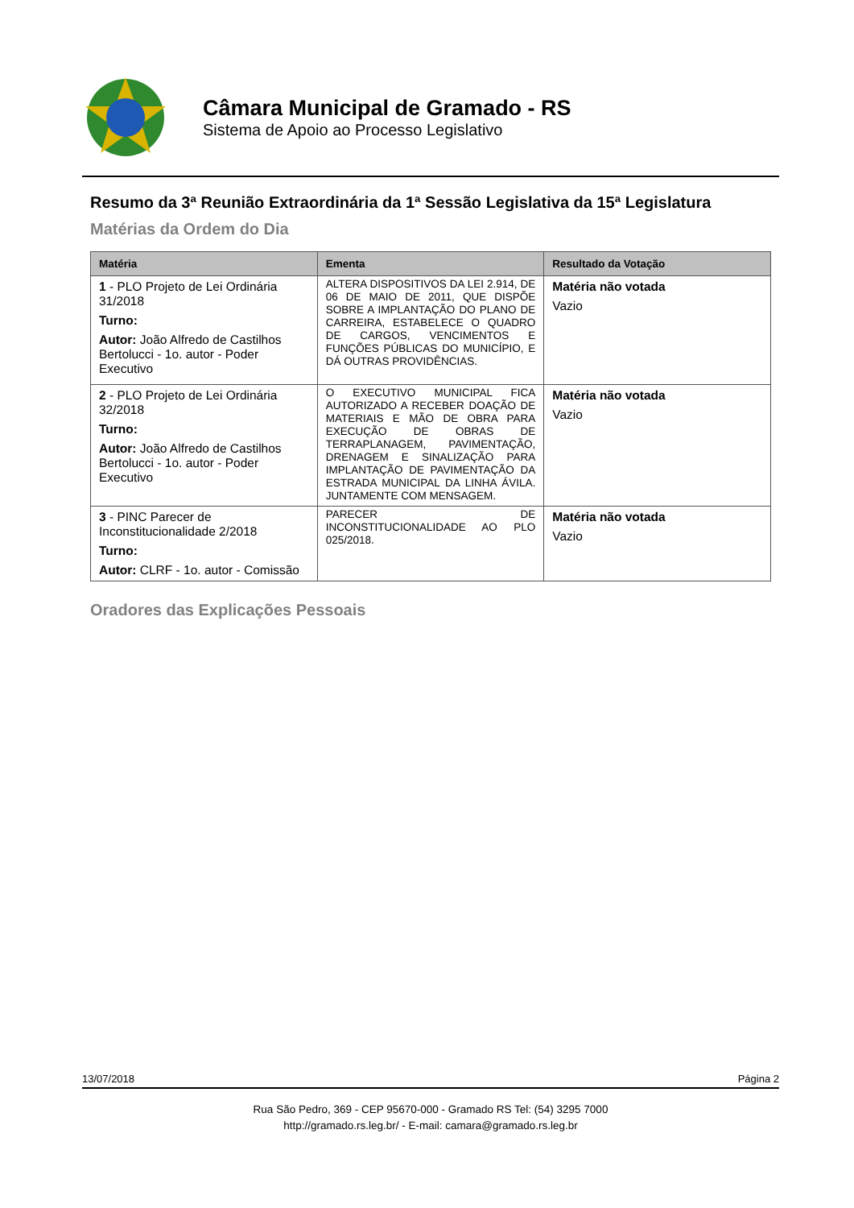Câmara Municipal de Gramado - RS
Sistema de Apoio ao Processo Legislativo
Resumo da 3ª Reunião Extraordinária da 1ª Sessão Legislativa da 15ª Legislatura
Matérias da Ordem do Dia
| Matéria | Ementa | Resultado da Votação |
| --- | --- | --- |
| 1 - PLO Projeto de Lei Ordinária 31/2018 Turno: Autor: João Alfredo de Castilhos Bertolucci - 1o. autor - Poder Executivo | ALTERA DISPOSITIVOS DA LEI 2.914, DE 06 DE MAIO DE 2011, QUE DISPÕE SOBRE A IMPLANTAÇÃO DO PLANO DE CARREIRA, ESTABELECE O QUADRO DE CARGOS, VENCIMENTOS E FUNÇÕES PÚBLICAS DO MUNICÍPIO, E DÁ OUTRAS PROVIDÊNCIAS. | Matéria não votada Vazio |
| 2 - PLO Projeto de Lei Ordinária 32/2018 Turno: Autor: João Alfredo de Castilhos Bertolucci - 1o. autor - Poder Executivo | O EXECUTIVO MUNICIPAL FICA AUTORIZADO A RECEBER DOAÇÃO DE MATERIAIS E MÃO DE OBRA PARA EXECUÇÃO DE OBRAS DE TERRAPLANAGEM, PAVIMENTAÇÃO, DRENAGEM E SINALIZAÇÃO PARA IMPLANTAÇÃO DE PAVIMENTAÇÃO DA ESTRADA MUNICIPAL DA LINHA ÁVILA. JUNTAMENTE COM MENSAGEM. | Matéria não votada Vazio |
| 3 - PINC Parecer de Inconstitucionalidade 2/2018 Turno: Autor: CLRF - 1o. autor - Comissão | PARECER DE INCONSTITUCIONALIDADE AO PLO 025/2018. | Matéria não votada Vazio |
Oradores das Explicações Pessoais
13/07/2018 Página 2
Rua São Pedro, 369 - CEP 95670-000 - Gramado RS Tel: (54) 3295 7000
http://gramado.rs.leg.br/ - E-mail: camara@gramado.rs.leg.br